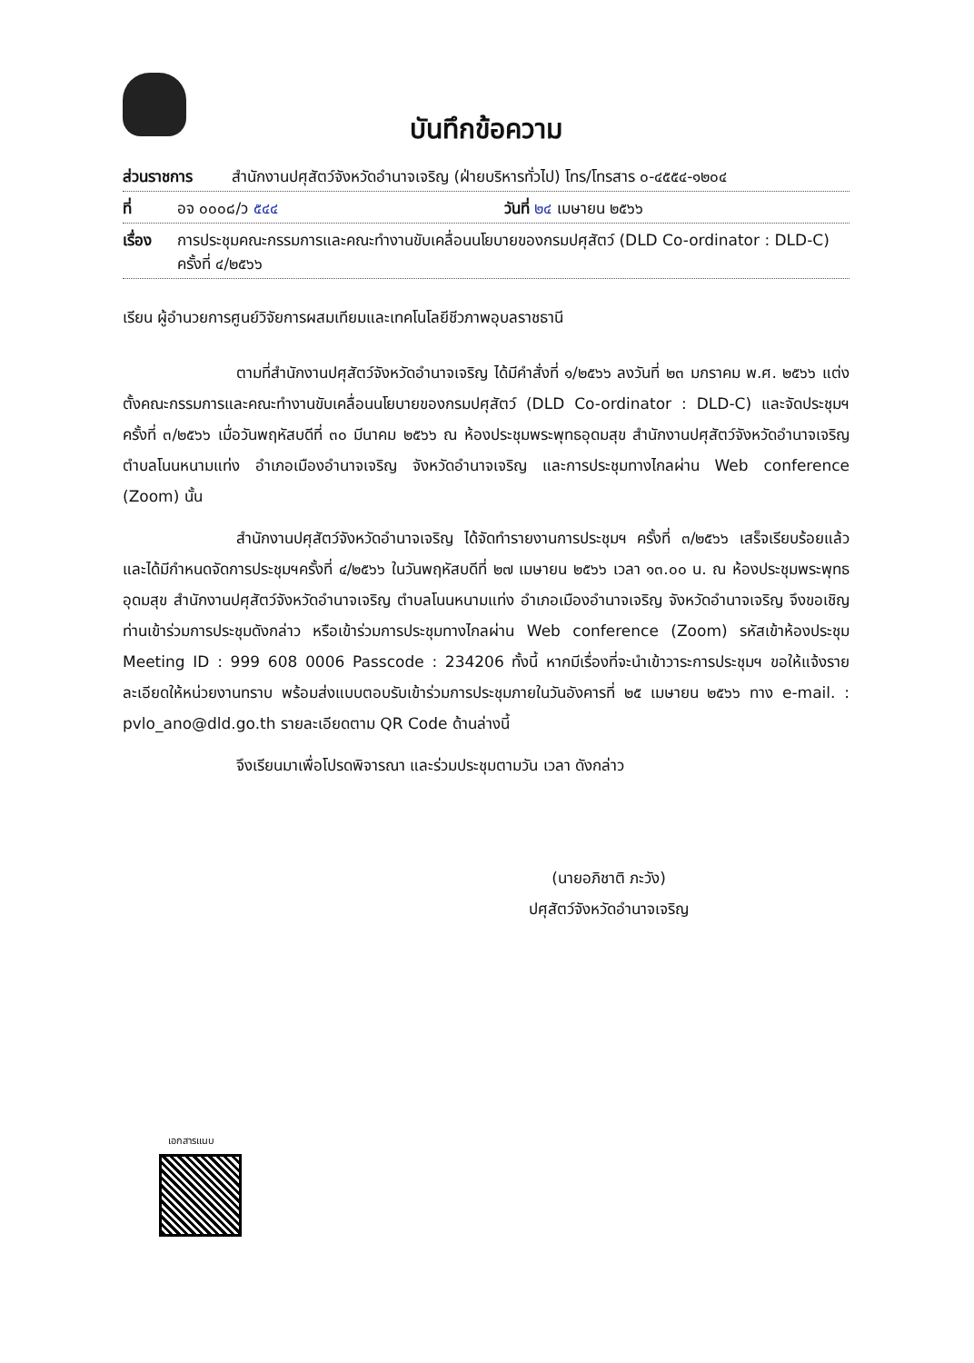บันทึกข้อความ
ส่วนราชการ สำนักงานปศุสัตว์จังหวัดอำนาจเจริญ (ฝ่ายบริหารทั่วไป) โทร/โทรสาร ๐-๔๕๕๔-๑๒๐๔
ที่ อจ ๐๐๐๘/ว ๕๔๔ วันที่ ๒๔ เมษายน ๒๕๖๖
เรื่อง การประชุมคณะกรรมการและคณะทำงานขับเคลื่อนนโยบายของกรมปศุสัตว์ (DLD Co-ordinator : DLD-C)
ครั้งที่ ๔/๒๕๖๖
เรียน ผู้อำนวยการศูนย์วิจัยการผสมเทียมและเทคโนโลยีชีวภาพอุบลราชธานี
ตามที่สำนักงานปศุสัตว์จังหวัดอำนาจเจริญ ได้มีคำสั่งที่ ๑/๒๕๖๖ ลงวันที่ ๒๓ มกราคม พ.ศ. ๒๕๖๖ แต่งตั้งคณะกรรมการและคณะทำงานขับเคลื่อนนโยบายของกรมปศุสัตว์ (DLD Co-ordinator : DLD-C) และจัดประชุมฯ ครั้งที่ ๓/๒๕๖๖ เมื่อวันพฤหัสบดีที่ ๓๐ มีนาคม ๒๕๖๖ ณ ห้องประชุมพระพุทธอุดมสุข สำนักงานปศุสัตว์จังหวัดอำนาจเจริญ ตำบลโนนหนามแท่ง อำเภอเมืองอำนาจเจริญ จังหวัดอำนาจเจริญ และการประชุมทางไกลผ่าน Web conference (Zoom) นั้น
สำนักงานปศุสัตว์จังหวัดอำนาจเจริญ ได้จัดทำรายงานการประชุมฯ ครั้งที่ ๓/๒๕๖๖ เสร็จเรียบร้อยแล้ว และได้มีกำหนดจัดการประชุมฯครั้งที่ ๔/๒๕๖๖ ในวันพฤหัสบดีที่ ๒๗ เมษายน ๒๕๖๖ เวลา ๑๓.๐๐ น. ณ ห้องประชุมพระพุทธอุดมสุข สำนักงานปศุสัตว์จังหวัดอำนาจเจริญ ตำบลโนนหนามแท่ง อำเภอเมืองอำนาจเจริญ จังหวัดอำนาจเจริญ จึงขอเชิญท่านเข้าร่วมการประชุมดังกล่าว หรือเข้าร่วมการประชุมทางไกลผ่าน Web conference (Zoom) รหัสเข้าห้องประชุม Meeting ID : 999 608 0006 Passcode : 234206 ทั้งนี้ หากมีเรื่องที่จะนำเข้าวาระการประชุมฯ ขอให้แจ้งรายละเอียดให้หน่วยงานทราบ พร้อมส่งแบบตอบรับเข้าร่วมการประชุมภายในวันอังคารที่ ๒๕ เมษายน ๒๕๖๖ ทาง e-mail. : pvlo_ano@dld.go.th รายละเอียดตาม QR Code ด้านล่างนี้
จึงเรียนมาเพื่อโปรดพิจารณา และร่วมประชุมตามวัน เวลา ดังกล่าว
(นายอภิชาติ ภะวัง)
ปศุสัตว์จังหวัดอำนาจเจริญ
เอกสารแนบ